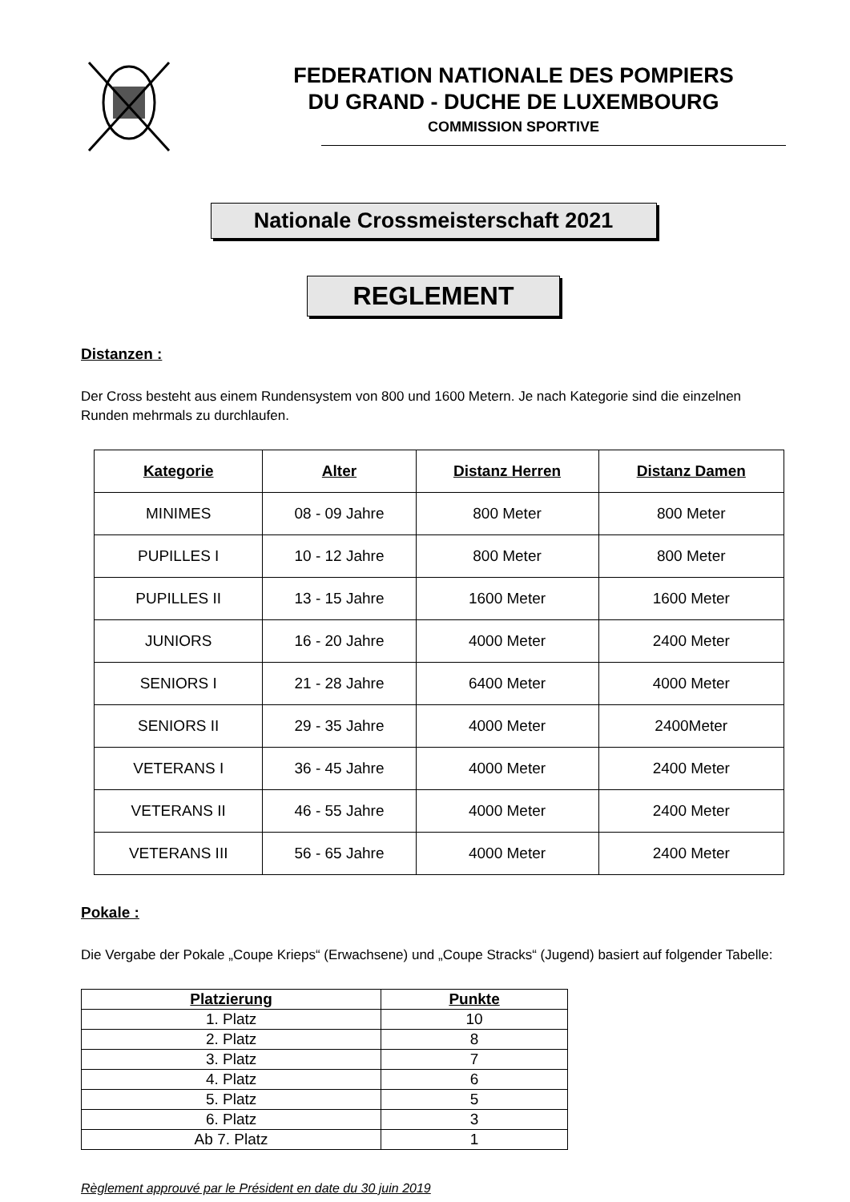FEDERATION NATIONALE DES POMPIERS
DU GRAND - DUCHE DE LUXEMBOURG
COMMISSION SPORTIVE
Nationale Crossmeisterschaft 2021
REGLEMENT
Distanzen :
Der Cross besteht aus einem Rundensystem von 800 und 1600 Metern. Je nach Kategorie sind die einzelnen Runden mehrmals zu durchlaufen.
| Kategorie | Alter | Distanz Herren | Distanz Damen |
| --- | --- | --- | --- |
| MINIMES | 08 - 09 Jahre | 800 Meter | 800 Meter |
| PUPILLES I | 10 - 12 Jahre | 800 Meter | 800 Meter |
| PUPILLES II | 13 - 15 Jahre | 1600 Meter | 1600 Meter |
| JUNIORS | 16 - 20 Jahre | 4000 Meter | 2400 Meter |
| SENIORS I | 21 - 28 Jahre | 6400 Meter | 4000 Meter |
| SENIORS II | 29 - 35 Jahre | 4000 Meter | 2400Meter |
| VETERANS I | 36 - 45 Jahre | 4000 Meter | 2400 Meter |
| VETERANS II | 46 - 55 Jahre | 4000 Meter | 2400 Meter |
| VETERANS III | 56 - 65 Jahre | 4000 Meter | 2400 Meter |
Pokale :
Die Vergabe der Pokale „Coupe Krieps“ (Erwachsene) und „Coupe Stracks“ (Jugend) basiert auf folgender Tabelle:
| Platzierung | Punkte |
| --- | --- |
| 1. Platz | 10 |
| 2. Platz | 8 |
| 3. Platz | 7 |
| 4. Platz | 6 |
| 5. Platz | 5 |
| 6. Platz | 3 |
| Ab 7. Platz | 1 |
Règlement approuvé par le Président en date du 30 juin 2019